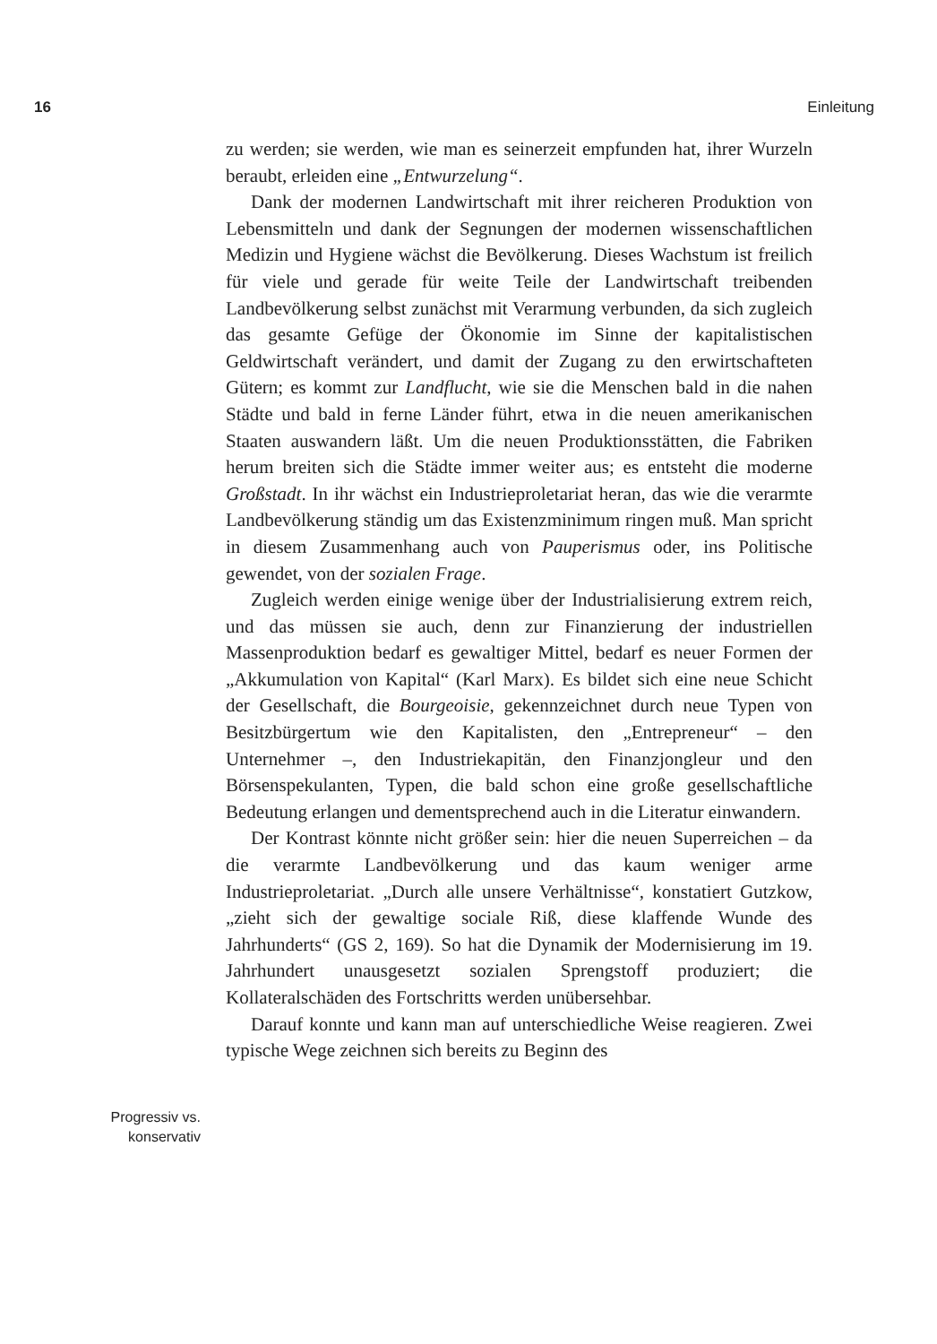16 Einleitung
Progressiv vs.
konservativ
zu werden; sie werden, wie man es seinerzeit empfunden hat, ihrer Wurzeln beraubt, erleiden eine „Entwurzelung“.
Dank der modernen Landwirtschaft mit ihrer reicheren Produktion von Lebensmitteln und dank der Segnungen der modernen wissenschaftlichen Medizin und Hygiene wächst die Bevölkerung. Dieses Wachstum ist freilich für viele und gerade für weite Teile der Landwirtschaft treibenden Landbevölkerung selbst zunächst mit Verarmung verbunden, da sich zugleich das gesamte Gefüge der Ökonomie im Sinne der kapitalistischen Geldwirtschaft verändert, und damit der Zugang zu den erwirtschafteten Gütern; es kommt zur Landflucht, wie sie die Menschen bald in die nahen Städte und bald in ferne Länder führt, etwa in die neuen amerikanischen Staaten auswandern läßt. Um die neuen Produktionsstätten, die Fabriken herum breiten sich die Städte immer weiter aus; es entsteht die moderne Großstadt. In ihr wächst ein Industrieproletariat heran, das wie die verarmte Landbevölkerung ständig um das Existenzminimum ringen muß. Man spricht in diesem Zusammenhang auch von Pauperismus oder, ins Politische gewendet, von der sozialen Frage.
Zugleich werden einige wenige über der Industrialisierung extrem reich, und das müssen sie auch, denn zur Finanzierung der industriellen Massenproduktion bedarf es gewaltiger Mittel, bedarf es neuer Formen der „Akkumulation von Kapital“ (Karl Marx). Es bildet sich eine neue Schicht der Gesellschaft, die Bourgeoisie, gekennzeichnet durch neue Typen von Besitzbürgertum wie den Kapitalisten, den „Entrepreneur“ – den Unternehmer –, den Industriekapitän, den Finanzjongleur und den Börsenspekulanten, Typen, die bald schon eine große gesellschaftliche Bedeutung erlangen und dementsprechend auch in die Literatur einwandern.
Der Kontrast könnte nicht größer sein: hier die neuen Superreichen – da die verarmte Landbevölkerung und das kaum weniger arme Industrieproletariat. „Durch alle unsere Verhältnisse“, konstatiert Gutzkow, „zieht sich der gewaltige sociale Riß, diese klaffende Wunde des Jahrhunderts“ (GS 2, 169). So hat die Dynamik der Modernisierung im 19. Jahrhundert unausgesetzt sozialen Sprengstoff produziert; die Kollateralschäden des Fortschritts werden unübersehbar.
Darauf konnte und kann man auf unterschiedliche Weise reagieren. Zwei typische Wege zeichnen sich bereits zu Beginn des